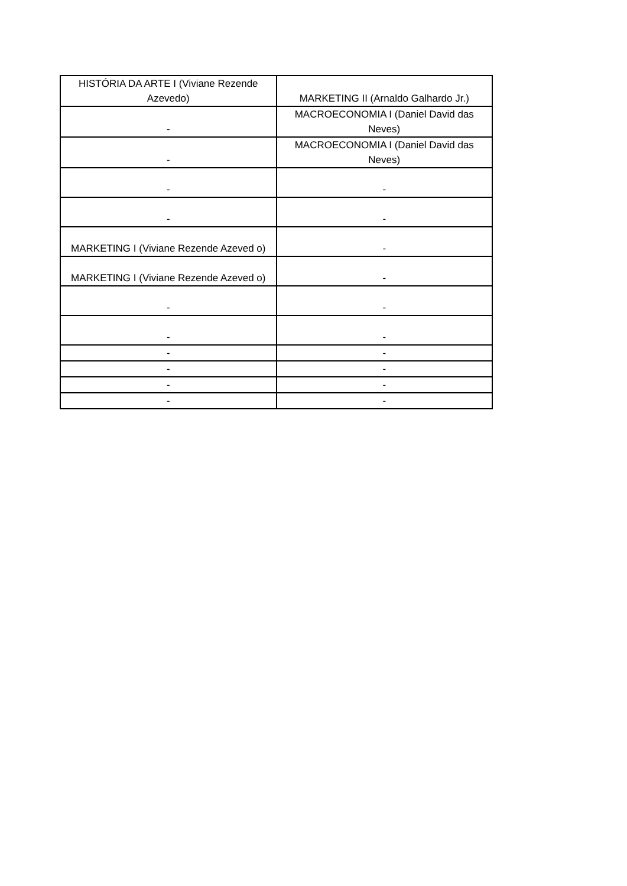| HISTÓRIA DA ARTE I (Viviane Rezende Azevedo) | MARKETING II (Arnaldo Galhardo Jr.) |
| - | MACROECONOMIA I (Daniel David das Neves) |
| - | MACROECONOMIA I (Daniel David das Neves) |
| - | - |
| - | - |
| MARKETING I (Viviane Rezende Azeved o) | - |
| MARKETING I (Viviane Rezende Azeved o) | - |
| - | - |
| - | - |
| - | - |
| - | - |
| - | - |
| - | - |